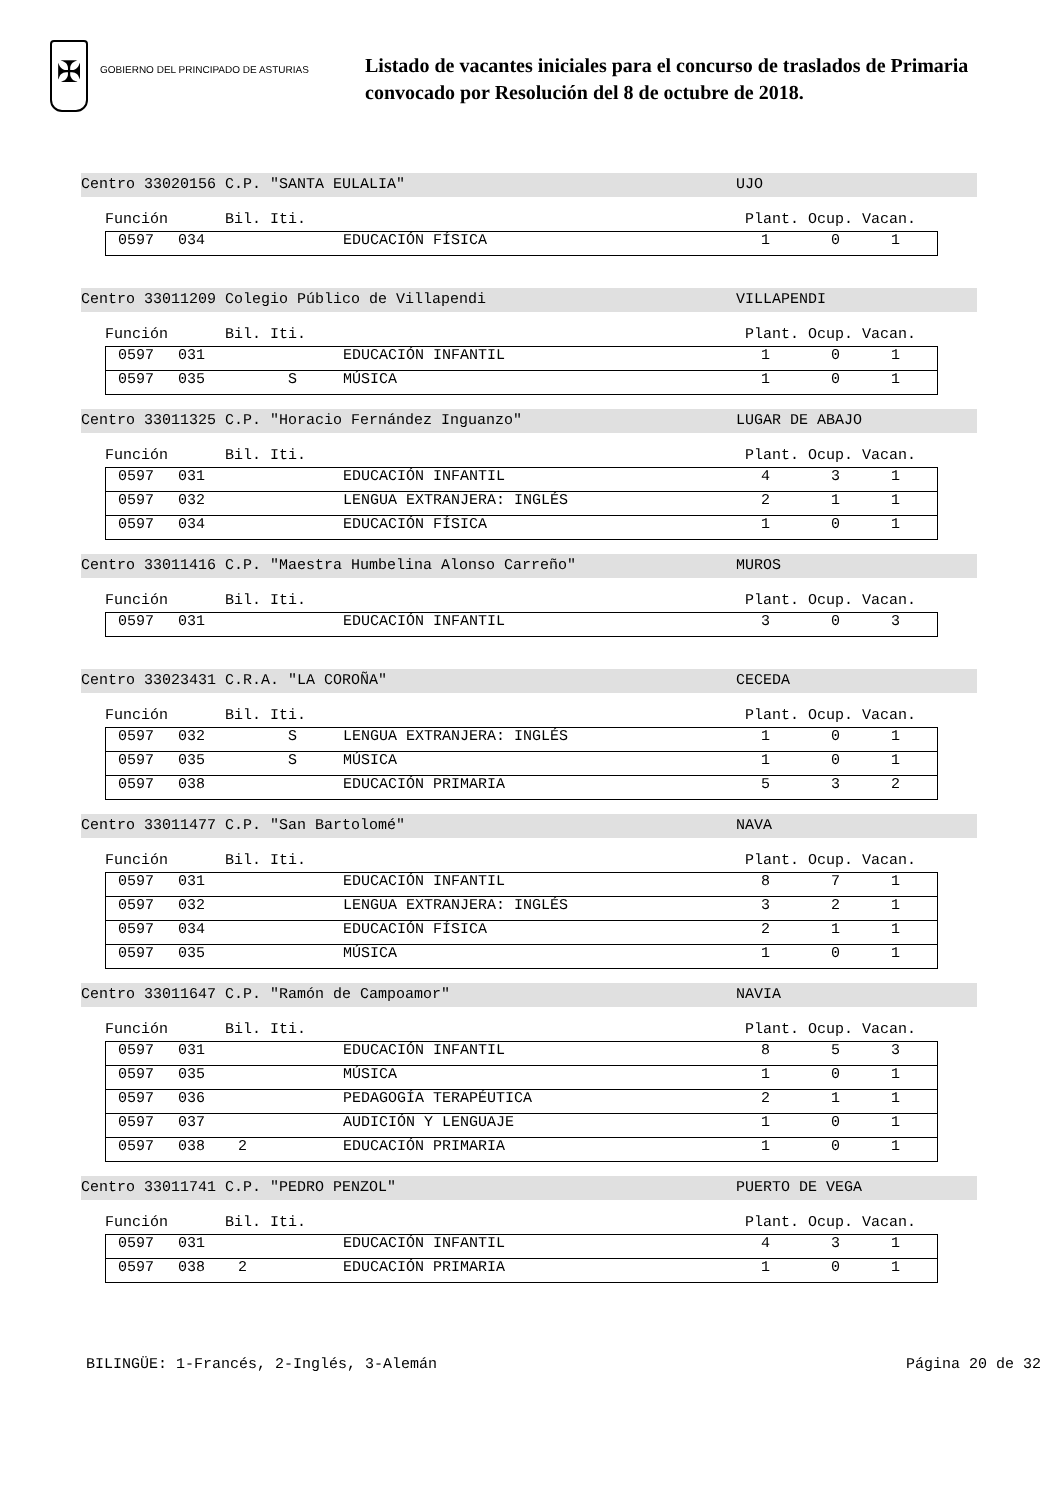✠
GOBIERNO DEL PRINCIPADO DE ASTURIAS
Listado de vacantes iniciales para el concurso de traslados de Primaria
convocado por Resolución del 8 de octubre de 2018.
Centro 33020156 C.P. "SANTA EULALIA" UJO
Función Bil. Iti. Plant. Ocup. Vacan.
| | 0597 | 034 | | | EDUCACIÓN FÍSICA | 1 | 0 | 1 |
Centro 33011209 Colegio Público de Villapendi VILLAPENDI
Función Bil. Iti. Plant. Ocup. Vacan.
| | 0597 | 031 | | | EDUCACIÓN INFANTIL | 1 | 0 | 1 |
| | 0597 | 035 | | S | MÚSICA | 1 | 0 | 1 |
Centro 33011325 C.P. "Horacio Fernández Inguanzo" LUGAR DE ABAJO
Función Bil. Iti. Plant. Ocup. Vacan.
| | 0597 | 031 | | | EDUCACIÓN INFANTIL | 4 | 3 | 1 |
| | 0597 | 032 | | | LENGUA EXTRANJERA: INGLÉS | 2 | 1 | 1 |
| | 0597 | 034 | | | EDUCACIÓN FÍSICA | 1 | 0 | 1 |
Centro 33011416 C.P. "Maestra Humbelina Alonso Carreño" MUROS
Función Bil. Iti. Plant. Ocup. Vacan.
| | 0597 | 031 | | | EDUCACIÓN INFANTIL | 3 | 0 | 3 |
Centro 33023431 C.R.A. "LA COROÑA" CECEDA
Función Bil. Iti. Plant. Ocup. Vacan.
| | 0597 | 032 | | S | LENGUA EXTRANJERA: INGLÉS | 1 | 0 | 1 |
| | 0597 | 035 | | S | MÚSICA | 1 | 0 | 1 |
| | 0597 | 038 | | | EDUCACIÓN PRIMARIA | 5 | 3 | 2 |
Centro 33011477 C.P. "San Bartolomé" NAVA
Función Bil. Iti. Plant. Ocup. Vacan.
| | 0597 | 031 | | | EDUCACIÓN INFANTIL | 8 | 7 | 1 |
| | 0597 | 032 | | | LENGUA EXTRANJERA: INGLÉS | 3 | 2 | 1 |
| | 0597 | 034 | | | EDUCACIÓN FÍSICA | 2 | 1 | 1 |
| | 0597 | 035 | | | MÚSICA | 1 | 0 | 1 |
Centro 33011647 C.P. "Ramón de Campoamor" NAVIA
Función Bil. Iti. Plant. Ocup. Vacan.
| | 0597 | 031 | | | EDUCACIÓN INFANTIL | 8 | 5 | 3 |
| | 0597 | 035 | | | MÚSICA | 1 | 0 | 1 |
| | 0597 | 036 | | | PEDAGOGÍA TERAPÉUTICA | 2 | 1 | 1 |
| | 0597 | 037 | | | AUDICIÓN Y LENGUAJE | 1 | 0 | 1 |
| | 0597 | 038 | 2 | | EDUCACIÓN PRIMARIA | 1 | 0 | 1 |
Centro 33011741 C.P. "PEDRO PENZOL" PUERTO DE VEGA
Función Bil. Iti. Plant. Ocup. Vacan.
| | 0597 | 031 | | | EDUCACIÓN INFANTIL | 4 | 3 | 1 |
| | 0597 | 038 | 2 | | EDUCACIÓN PRIMARIA | 1 | 0 | 1 |
BILINGÜE: 1-Francés, 2-Inglés, 3-Alemán Página 20 de 32